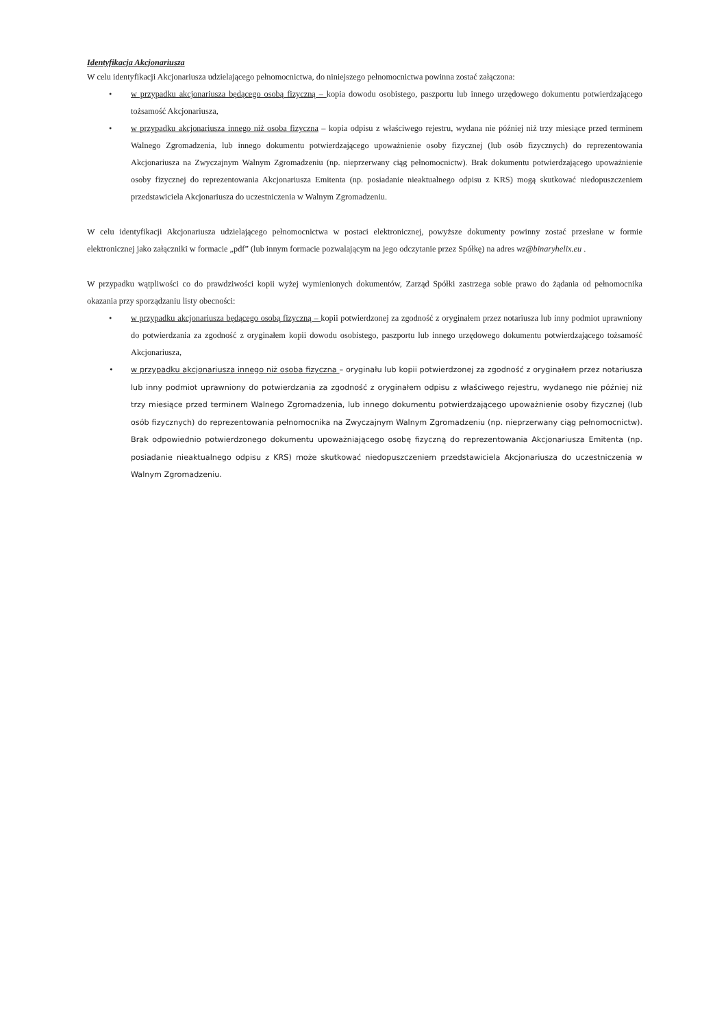Identyfikacja Akcjonariusza
W celu identyfikacji Akcjonariusza udzielającego pełnomocnictwa, do niniejszego pełnomocnictwa powinna zostać załączona:
• w przypadku akcjonariusza będącego osobą fizyczną – kopia dowodu osobistego, paszportu lub innego urzędowego dokumentu potwierdzającego tożsamość Akcjonariusza,
• w przypadku akcjonariusza innego niż osoba fizyczna – kopia odpisu z właściwego rejestru, wydana nie później niż trzy miesiące przed terminem Walnego Zgromadzenia, lub innego dokumentu potwierdzającego upoważnienie osoby fizycznej (lub osób fizycznych) do reprezentowania Akcjonariusza na Zwyczajnym Walnym Zgromadzeniu (np. nieprzerwany ciąg pełnomocnictw). Brak dokumentu potwierdzającego upoważnienie osoby fizycznej do reprezentowania Akcjonariusza Emitenta (np. posiadanie nieaktualnego odpisu z KRS) mogą skutkować niedopuszczeniem przedstawiciela Akcjonariusza do uczestniczenia w Walnym Zgromadzeniu.
W celu identyfikacji Akcjonariusza udzielającego pełnomocnictwa w postaci elektronicznej, powyższe dokumenty powinny zostać przesłane w formie elektronicznej jako załączniki w formacie „pdf” (lub innym formacie pozwalającym na jego odczytanie przez Spółkę) na adres wz@binaryhelix.eu .
W przypadku wątpliwości co do prawdziwości kopii wyżej wymienionych dokumentów, Zarząd Spółki zastrzega sobie prawo do żądania od pełnomocnika okazania przy sporządzaniu listy obecności:
• w przypadku akcjonariusza będącego osobą fizyczną – kopii potwierdzonej za zgodność z oryginałem przez notariusza lub inny podmiot uprawniony do potwierdzania za zgodność z oryginałem kopii dowodu osobistego, paszportu lub innego urzędowego dokumentu potwierdzającego tożsamość Akcjonariusza,
• w przypadku akcjonariusza innego niż osoba fizyczna – oryginału lub kopii potwierdzonej za zgodność z oryginałem przez notariusza lub inny podmiot uprawniony do potwierdzania za zgodność z oryginałem odpisu z właściwego rejestru, wydanego nie później niż trzy miesiące przed terminem Walnego Zgromadzenia, lub innego dokumentu potwierdzającego upoważnienie osoby fizycznej (lub osób fizycznych) do reprezentowania pełnomocnika na Zwyczajnym Walnym Zgromadzeniu (np. nieprzerwany ciąg pełnomocnictw). Brak odpowiednio potwierdzonego dokumentu upoważniającego osobę fizyczną do reprezentowania Akcjonariusza Emitenta (np. posiadanie nieaktualnego odpisu z KRS) może skutkować niedopuszczeniem przedstawiciela Akcjonariusza do uczestniczenia w Walnym Zgromadzeniu.